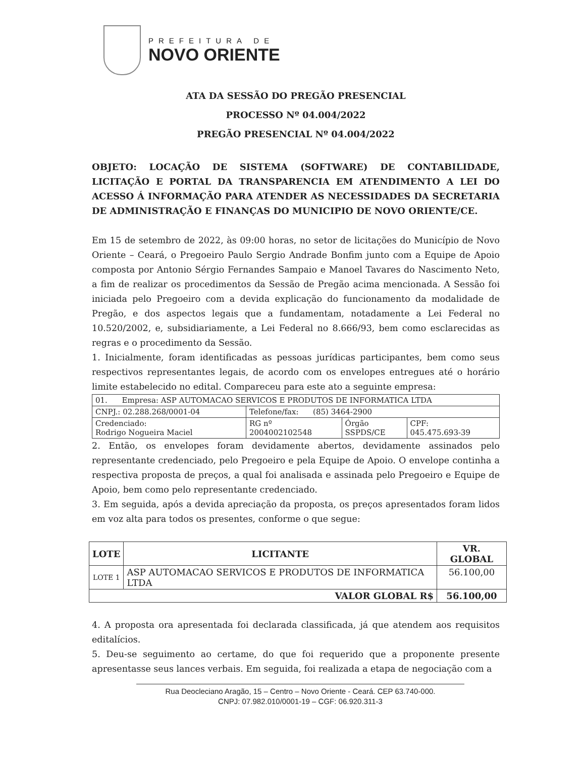PREFEITURA DE
NOVO ORIENTE
ATA DA SESSÃO DO PREGÃO PRESENCIAL
PROCESSO Nº 04.004/2022
PREGÃO PRESENCIAL Nº 04.004/2022
OBJETO: LOCAÇÃO DE SISTEMA (SOFTWARE) DE CONTABILIDADE, LICITAÇÃO E PORTAL DA TRANSPARENCIA EM ATENDIMENTO A LEI DO ACESSO Á INFORMAÇÃO PARA ATENDER AS NECESSIDADES DA SECRETARIA DE ADMINISTRAÇÃO E FINANÇAS DO MUNICIPIO DE NOVO ORIENTE/CE.
Em 15 de setembro de 2022, às 09:00 horas, no setor de licitações do Município de Novo Oriente – Ceará, o Pregoeiro Paulo Sergio Andrade Bonfim junto com a Equipe de Apoio composta por Antonio Sérgio Fernandes Sampaio e Manoel Tavares do Nascimento Neto, a fim de realizar os procedimentos da Sessão de Pregão acima mencionada. A Sessão foi iniciada pelo Pregoeiro com a devida explicação do funcionamento da modalidade de Pregão, e dos aspectos legais que a fundamentam, notadamente a Lei Federal no 10.520/2002, e, subsidiariamente, a Lei Federal no 8.666/93, bem como esclarecidas as regras e o procedimento da Sessão.
1. Inicialmente, foram identificadas as pessoas jurídicas participantes, bem como seus respectivos representantes legais, de acordo com os envelopes entregues até o horário limite estabelecido no edital. Compareceu para este ato a seguinte empresa:
| 01. Empresa: ASP AUTOMACAO SERVICOS E PRODUTOS DE INFORMATICA LTDA | | | |
| CNPJ.: 02.288.268/0001-04 | Telefone/fax: (85) 3464-2900 | | |
| Credenciado: Rodrigo Nogueira Maciel | RG nº 2004002102548 | Órgão SSPDS/CE | CPF: 045.475.693-39 |
2. Então, os envelopes foram devidamente abertos, devidamente assinados pelo representante credenciado, pelo Pregoeiro e pela Equipe de Apoio. O envelope continha a respectiva proposta de preços, a qual foi analisada e assinada pelo Pregoeiro e Equipe de Apoio, bem como pelo representante credenciado.
3. Em seguida, após a devida apreciação da proposta, os preços apresentados foram lidos em voz alta para todos os presentes, conforme o que segue:
| LOTE | LICITANTE | VR. GLOBAL |
| --- | --- | --- |
| LOTE 1 | ASP AUTOMACAO SERVICOS E PRODUTOS DE INFORMATICA LTDA | 56.100,00 |
| VALOR GLOBAL R$ | | 56.100,00 |
4. A proposta ora apresentada foi declarada classificada, já que atendem aos requisitos editalícios.
5. Deu-se seguimento ao certame, do que foi requerido que a proponente presente apresentasse seus lances verbais. Em seguida, foi realizada a etapa de negociação com a
Rua Deocleciano Aragão, 15 – Centro – Novo Oriente - Ceará. CEP 63.740-000.
CNPJ: 07.982.010/0001-19 – CGF: 06.920.311-3